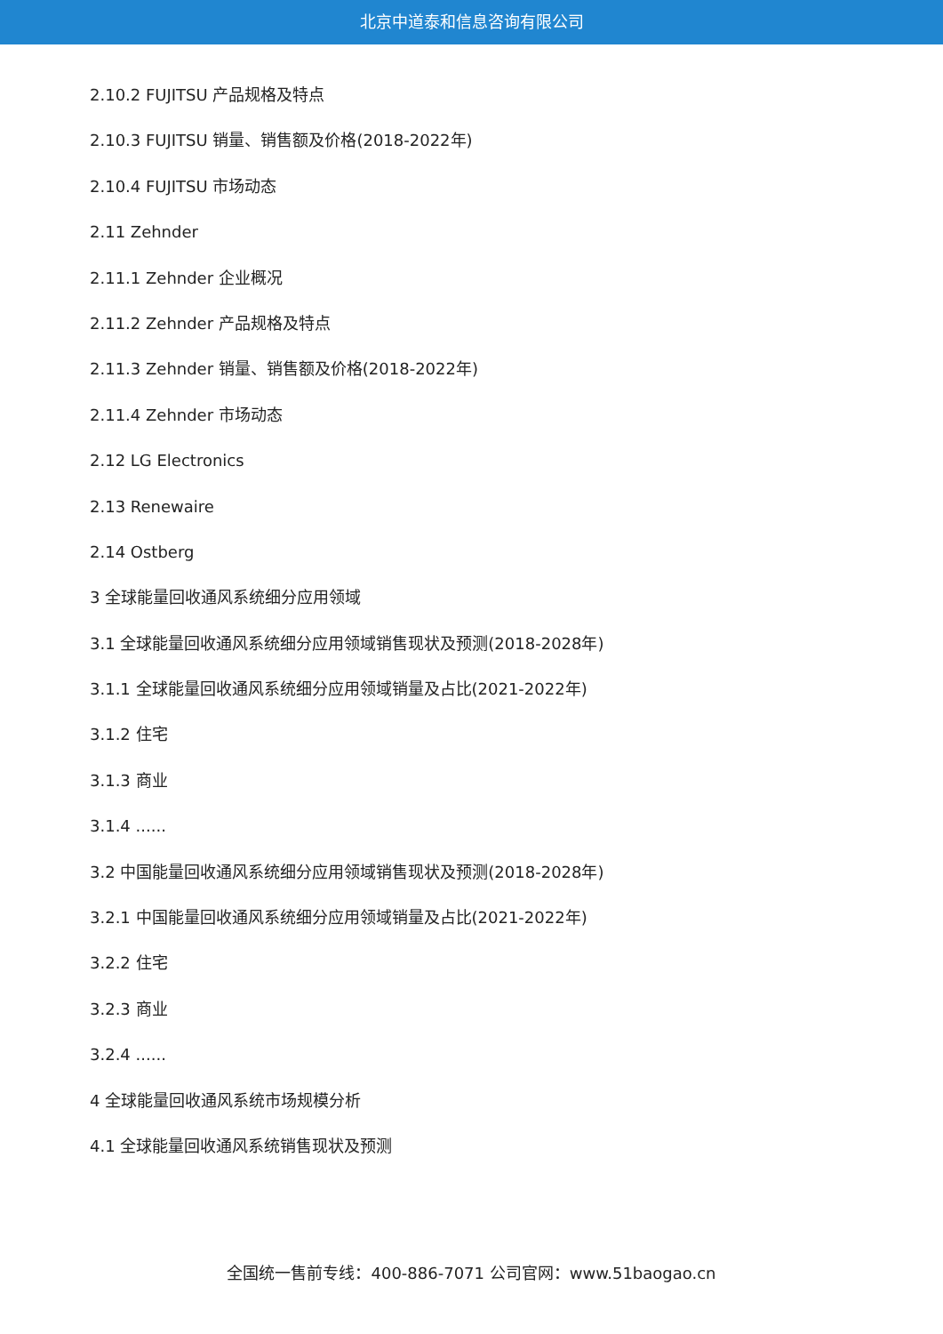北京中道泰和信息咨询有限公司
2.10.2 FUJITSU 产品规格及特点
2.10.3 FUJITSU 销量、销售额及价格(2018-2022年)
2.10.4 FUJITSU 市场动态
2.11 Zehnder
2.11.1 Zehnder 企业概况
2.11.2 Zehnder 产品规格及特点
2.11.3 Zehnder 销量、销售额及价格(2018-2022年)
2.11.4 Zehnder 市场动态
2.12 LG Electronics
2.13 Renewaire
2.14 Ostberg
3 全球能量回收通风系统细分应用领域
3.1 全球能量回收通风系统细分应用领域销售现状及预测(2018-2028年)
3.1.1 全球能量回收通风系统细分应用领域销量及占比(2021-2022年)
3.1.2 住宅
3.1.3 商业
3.1.4 ......
3.2 中国能量回收通风系统细分应用领域销售现状及预测(2018-2028年)
3.2.1 中国能量回收通风系统细分应用领域销量及占比(2021-2022年)
3.2.2 住宅
3.2.3 商业
3.2.4 ......
4 全球能量回收通风系统市场规模分析
4.1 全球能量回收通风系统销售现状及预测
全国统一售前专线：400-886-7071 公司官网：www.51baogao.cn